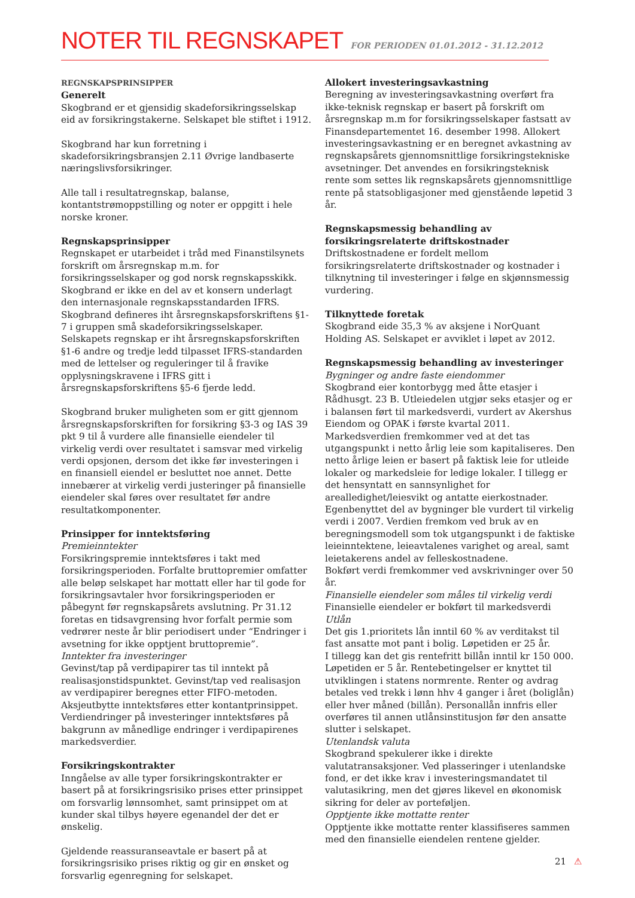NOTER TIL REGNSKAPET
FOR PERIODEN 01.01.2012 - 31.12.2012
REGNSKAPSPRINSIPPER
Generelt
Skogbrand er et gjensidig skadeforsikringsselskap eid av forsikringstakerne. Selskapet ble stiftet i 1912.
Skogbrand har kun forretning i skadeforsikringsbransjen 2.11 Øvrige landbaserte næringslivsforsikringer.
Alle tall i resultatregnskap, balanse, kontantstrømoppstilling og noter er oppgitt i hele norske kroner.
Regnskapsprinsipper
Regnskapet er utarbeidet i tråd med Finanstilsynets forskrift om årsregnskap m.m. for forsikringsselskaper og god norsk regnskapsskikk.
Skogbrand er ikke en del av et konsern underlagt den internasjonale regnskapsstandarden IFRS. Skogbrand defineres iht årsregnskapsforskriftens §1-7 i gruppen små skadeforsikringsselskaper. Selskapets regnskap er iht årsregnskapsforskriften §1-6 andre og tredje ledd tilpasset IFRS-standarden med de lettelser og reguleringer til å fravike opplysningskravene i IFRS gitt i årsregnskapsforskriftens §5-6 fjerde ledd.
Skogbrand bruker muligheten som er gitt gjennom årsregnskapsforskriften for forsikring §3-3 og IAS 39 pkt 9 til å vurdere alle finansielle eiendeler til virkelig verdi over resultatet i samsvar med virkelig verdi opsjonen, dersom det ikke før investeringen i en finansiell eiendel er besluttet noe annet. Dette innebærer at virkelig verdi justeringer på finansielle eiendeler skal føres over resultatet før andre resultatkomponenter.
Prinsipper for inntektsføring
Premieinntekter
Forsikringspremie inntektsføres i takt med forsikringsperioden. Forfalte bruttopremier omfatter alle beløp selskapet har mottatt eller har til gode for forsikringsavtaler hvor forsikringsperioden er påbegynt før regnskapsårets avslutning. Pr 31.12 foretas en tidsavgrensing hvor forfalt permie som vedrører neste år blir periodisert under “Endringer i avsetning for ikke opptjent bruttopremie”.
Inntekter fra investeringer
Gevinst/tap på verdipapirer tas til inntekt på realisasjonstidspunktet. Gevinst/tap ved realisasjon av verdipapirer beregnes etter FIFO-metoden. Aksjeutbytte inntektsføres etter kontantprinsippet.
Verdiendringer på investeringer inntektsføres på bakgrunn av månedlige endringer i verdipapirenes markedsverdier.
Forsikringskontrakter
Inngåelse av alle typer forsikringskontrakter er basert på at forsikringsrisiko prises etter prinsippet om forsvarlig lønnsomhet, samt prinsippet om at kunder skal tilbys høyere egenandel der det er ønskelig.
Gjeldende reassuranseavtale er basert på at forsikringsrisiko prises riktig og gir en ønsket og forsvarlig egenregning for selskapet.
Allokert investeringsavkastning
Beregning av investeringsavkastning overført fra ikke-teknisk regnskap er basert på forskrift om årsregnskap m.m for forsikringsselskaper fastsatt av Finansdepartementet 16. desember 1998. Allokert investeringsavkastning er en beregnet avkastning av regnskapsårets gjennomsnittlige forsikringstekniske avsetninger. Det anvendes en forsikringsteknisk rente som settes lik regnskapsårets gjennomsnittlige rente på statsobligasjoner med gjenstående løpetid 3 år.
Regnskapsmessig behandling av forsikringsrelaterte driftskostnader
Driftskostnadene er fordelt mellom forsikringsrelaterte driftskostnader og kostnader i tilknytning til investeringer i følge en skjønnsmessig vurdering.
Tilknyttede foretak
Skogbrand eide 35,3 % av aksjene i NorQuant Holding AS. Selskapet er avviklet i løpet av 2012.
Regnskapsmessig behandling av investeringer
Bygninger og andre faste eiendommer
Skogbrand eier kontorbygg med åtte etasjer i Rådhusgt. 23 B. Utleiedelen utgjør seks etasjer og er i balansen ført til markedsverdi, vurdert av Akershus Eiendom og OPAK i første kvartal 2011. Markedsverdien fremkommer ved at det tas utgangspunkt i netto årlig leie som kapitaliseres. Den netto årlige leien er basert på faktisk leie for utleide lokaler og markedsleie for ledige lokaler. I tillegg er det hensyntatt en sannsynlighet for arealledighet/leiesvikt og antatte eierkostnader.
Egenbenyttet del av bygninger ble vurdert til virkelig verdi i 2007. Verdien fremkom ved bruk av en beregningsmodell som tok utgangspunkt i de faktiske leieinntektene, leieavtalenes varighet og areal, samt leietakerens andel av felleskostnadene.
Bokført verdi fremkommer ved avskrivninger over 50 år.
Finansielle eiendeler som måles til virkelig verdi
Finansielle eiendeler er bokført til markedsverdi
Utlån
Det gis 1.prioritets lån inntil 60 % av verditakst til fast ansatte mot pant i bolig. Løpetiden er 25 år.
I tillegg kan det gis rentefritt billån inntil kr 150 000. Løpetiden er 5 år. Rentebetingelser er knyttet til utviklingen i statens normrente. Renter og avdrag betales ved trekk i lønn hhv 4 ganger i året (boliglån) eller hver måned (billån). Personallån innfris eller overføres til annen utlånsinstitusjon før den ansatte slutter i selskapet.
Utenlandsk valuta
Skogbrand spekulerer ikke i direkte valutatransaksjoner. Ved plasseringer i utenlandske fond, er det ikke krav i investeringsmandatet til valutasikring, men det gjøres likevel en økonomisk sikring for deler av porteføljen.
Opptjente ikke mottatte renter
Opptjente ikke mottatte renter klassifiseres sammen med den finansielle eiendelen rentene gjelder.
21 ⚠